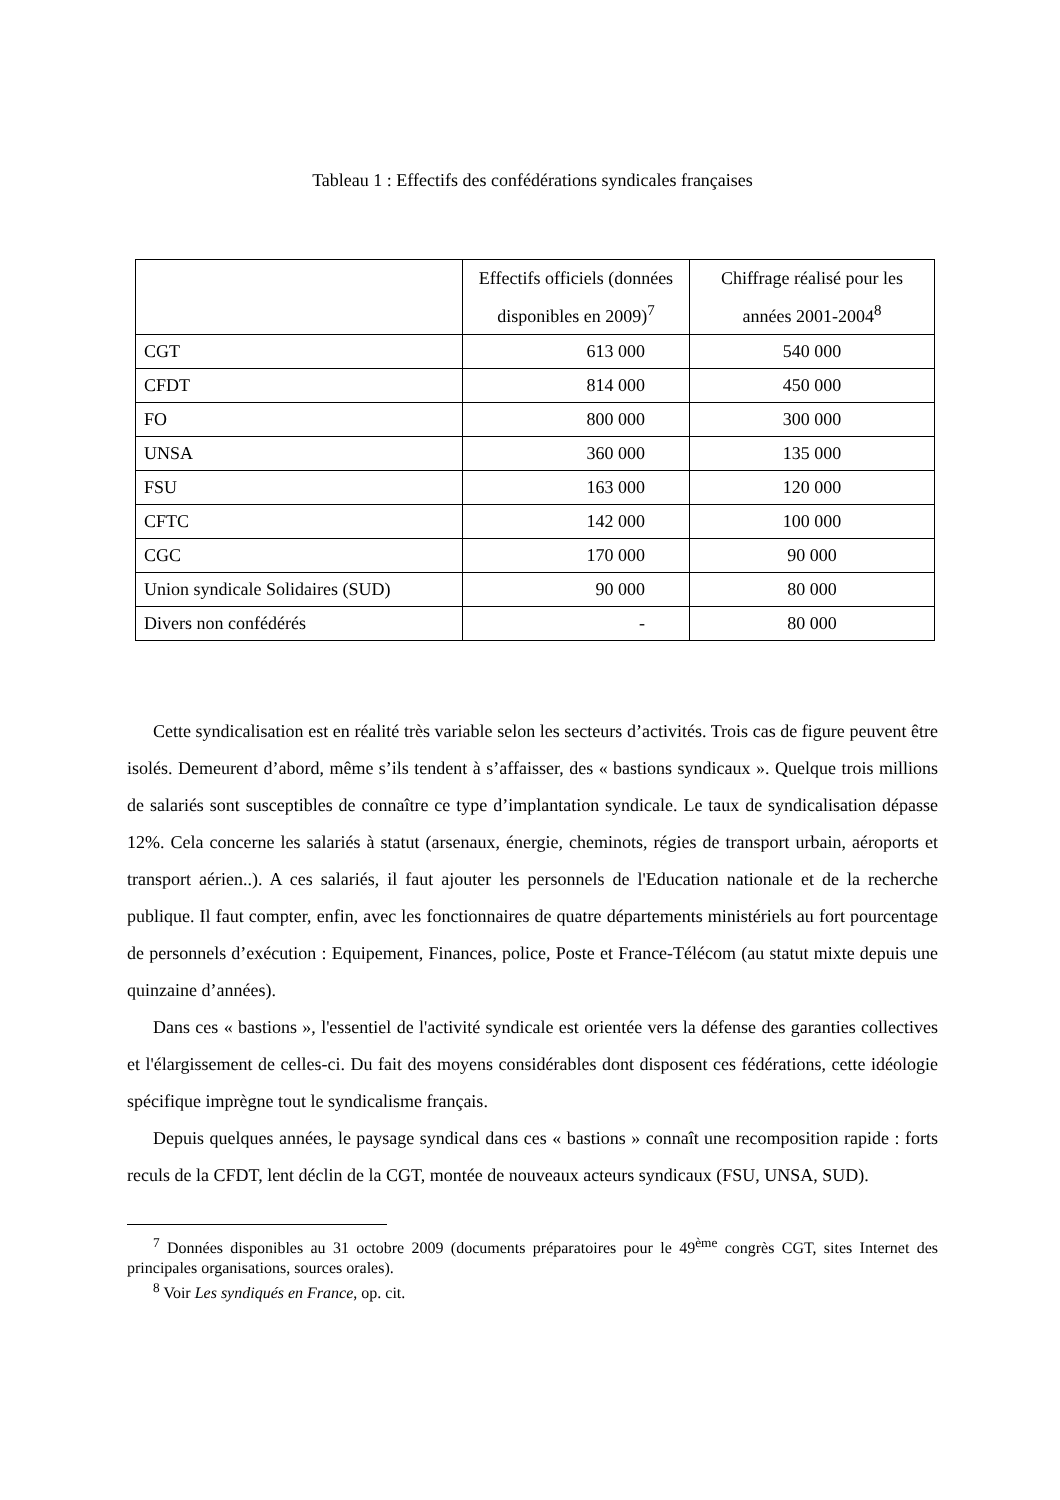Tableau 1 : Effectifs des confédérations syndicales françaises
| | Effectifs officiels (données disponibles en 2009)<sup>7</sup> | Chiffrage réalisé pour les années 2001-2004<sup>8</sup> |
| --- | --- | --- |
| CGT | 613 000 | 540 000 |
| CFDT | 814 000 | 450 000 |
| FO | 800 000 | 300 000 |
| UNSA | 360 000 | 135 000 |
| FSU | 163 000 | 120 000 |
| CFTC | 142 000 | 100 000 |
| CGC | 170 000 | 90 000 |
| Union syndicale Solidaires (SUD) | 90 000 | 80 000 |
| Divers non confédérés | - | 80 000 |
Cette syndicalisation est en réalité très variable selon les secteurs d’activités. Trois cas de figure peuvent être isolés. Demeurent d’abord, même s’ils tendent à s’affaisser, des « bastions syndicaux ». Quelque trois millions de salariés sont susceptibles de connaître ce type d’implantation syndicale. Le taux de syndicalisation dépasse 12%. Cela concerne les salariés à statut (arsenaux, énergie, cheminots, régies de transport urbain, aéroports et transport aérien..). A ces salariés, il faut ajouter les personnels de l'Education nationale et de la recherche publique. Il faut compter, enfin, avec les fonctionnaires de quatre départements ministériels au fort pourcentage de personnels d’exécution : Equipement, Finances, police, Poste et France-Télécom (au statut mixte depuis une quinzaine d’années).
Dans ces « bastions », l'essentiel de l'activité syndicale est orientée vers la défense des garanties collectives et l'élargissement de celles-ci. Du fait des moyens considérables dont disposent ces fédérations, cette idéologie spécifique imprègne tout le syndicalisme français.
Depuis quelques années, le paysage syndical dans ces « bastions » connaît une recomposition rapide : forts reculs de la CFDT, lent déclin de la CGT, montée de nouveaux acteurs syndicaux (FSU, UNSA, SUD).
<sup>7</sup> Données disponibles au 31 octobre 2009 (documents préparatoires pour le 49<sup>ème</sup> congrès CGT, sites Internet des principales organisations, sources orales).
<sup>8</sup> Voir Les syndiqués en France, op. cit.